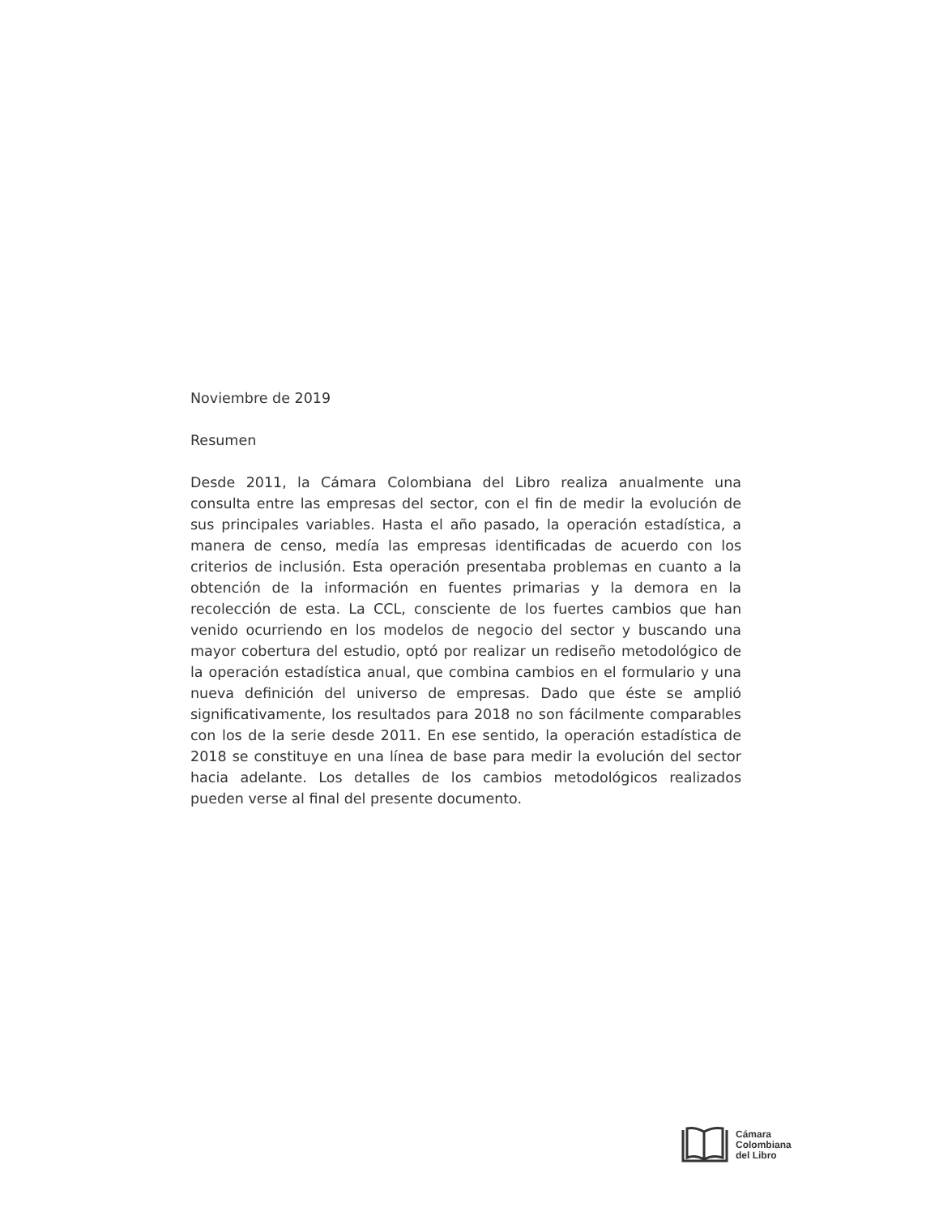Noviembre de 2019
Resumen
Desde 2011, la Cámara Colombiana del Libro realiza anualmente una consulta entre las empresas del sector, con el fin de medir la evolución de sus principales variables. Hasta el año pasado, la operación estadística, a manera de censo, medía las empresas identificadas de acuerdo con los criterios de inclusión. Esta operación presentaba problemas en cuanto a la obtención de la información en fuentes primarias y la demora en la recolección de esta. La CCL, consciente de los fuertes cambios que han venido ocurriendo en los modelos de negocio del sector y buscando una mayor cobertura del estudio, optó por realizar un rediseño metodológico de la operación estadística anual, que combina cambios en el formulario y una nueva definición del universo de empresas. Dado que éste se amplió significativamente, los resultados para 2018 no son fácilmente comparables con los de la serie desde 2011. En ese sentido, la operación estadística de 2018 se constituye en una línea de base para medir la evolución del sector hacia adelante. Los detalles de los cambios metodológicos realizados pueden verse al final del presente documento.
Cámara
Colombiana
del Libro